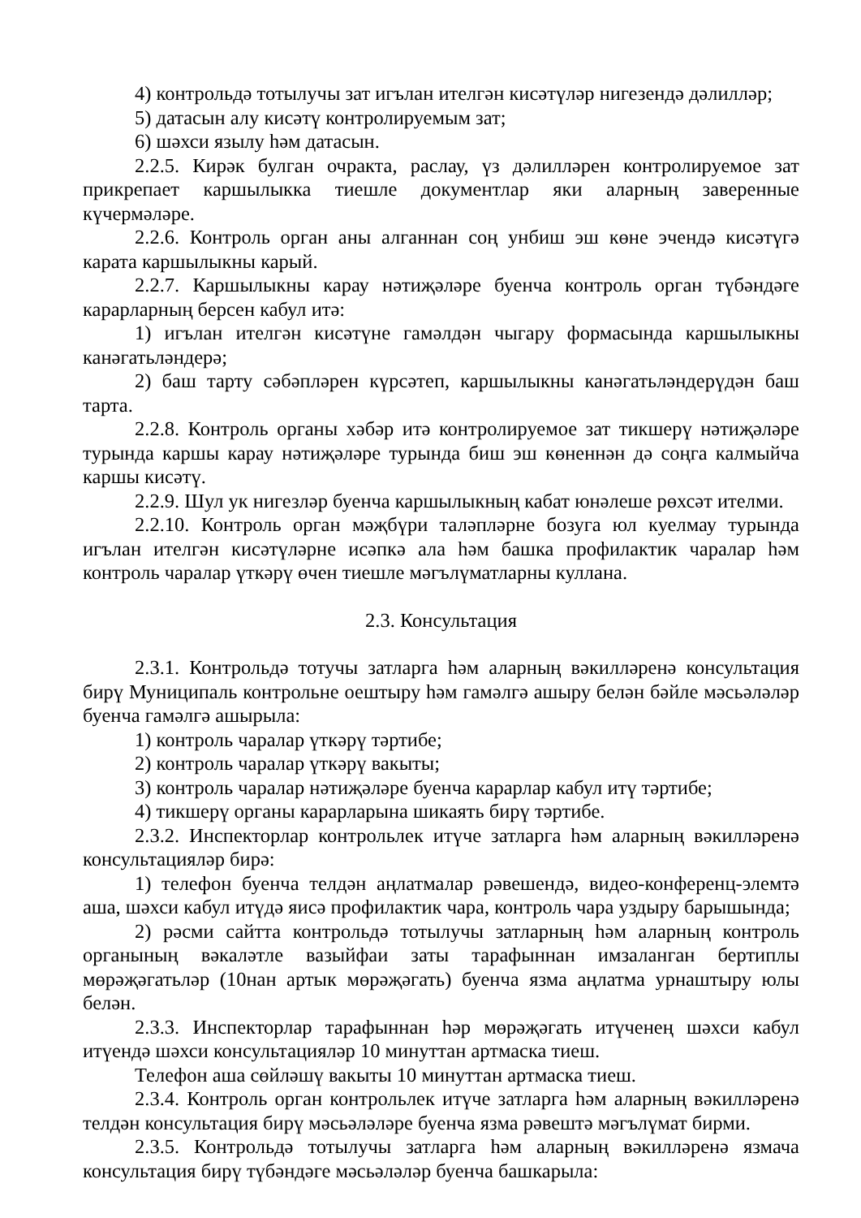4) контрольдә тотылучы зат игълан ителгән кисәтүләр нигезендә дәлилләр;
5) датасын алу кисәтү контролируемым зат;
6) шәхси язылу һәм датасын.
2.2.5. Кирәк булган очракта, раслау, үз дәлилләрен контролируемое зат прикрепает каршылыкка тиешле документлар яки аларның заверенные күчермәләре.
2.2.6. Контроль орган аны алганнан соң унбиш эш көне эчендә кисәтүгә карата каршылыкны карый.
2.2.7. Каршылыкны карау нәтиҗәләре буенча контроль орган түбәндәге карарларның берсен кабул итә:
1) игълан ителгән кисәтүне гамәлдән чыгару формасында каршылыкны канәгатьләндерә;
2) баш тарту сәбәпләрен күрсәтеп, каршылыкны канәгатьләндерүдән баш тарта.
2.2.8. Контроль органы хәбәр итә контролируемое зат тикшерү нәтиҗәләре турында каршы карау нәтиҗәләре турында биш эш көненнән дә соңга калмыйча каршы кисәтү.
2.2.9. Шул ук нигезләр буенча каршылыкның кабат юнәлеше рөхсәт ителми.
2.2.10. Контроль орган мәҗбүри таләпләрне бозуга юл куелмау турында игълан ителгән кисәтүләрне исәпкә ала һәм башка профилактик чаралар һәм контроль чаралар үткәрү өчен тиешле мәгълүматларны куллана.
2.3. Консультация
2.3.1. Контрольдә тотучы затларга һәм аларның вәкилләренә консультация бирү Муниципаль контрольне оештыру һәм гамәлгә ашыру белән бәйле мәсьәләләр буенча гамәлгә ашырыла:
1) контроль чаралар үткәрү тәртибе;
2) контроль чаралар үткәрү вакыты;
3) контроль чаралар нәтиҗәләре буенча карарлар кабул итү тәртибе;
4) тикшерү органы карарларына шикаять бирү тәртибе.
2.3.2. Инспекторлар контрольлек итүче затларга һәм аларның вәкилләренә консультацияләр бирә:
1) телефон буенча телдән аңлатмалар рәвешендә, видео-конференц-элемтә аша, шәхси кабул итүдә яисә профилактик чара, контроль чара уздыру барышында;
2) рәсми сайтта контрольдә тотылучы затларның һәм аларның контроль органының вәкаләтле вазыйфаи заты тарафыннан имзаланган бертиплы мөрәҗәгатьләр (10нан артык мөрәҗәгать) буенча язма аңлатма урнаштыру юлы белән.
2.3.3. Инспекторлар тарафыннан һәр мөрәҗәгать итүченең шәхси кабул итүендә шәхси консультацияләр 10 минуттан артмаска тиеш.
Телефон аша сөйләшү вакыты 10 минуттан артмаска тиеш.
2.3.4. Контроль орган контрольлек итүче затларга һәм аларның вәкилләренә телдән консультация бирү мәсьәләләре буенча язма рәвештә мәгълүмат бирми.
2.3.5. Контрольдә тотылучы затларга һәм аларның вәкилләренә язмача консультация бирү түбәндәге мәсьәләләр буенча башкарыла: